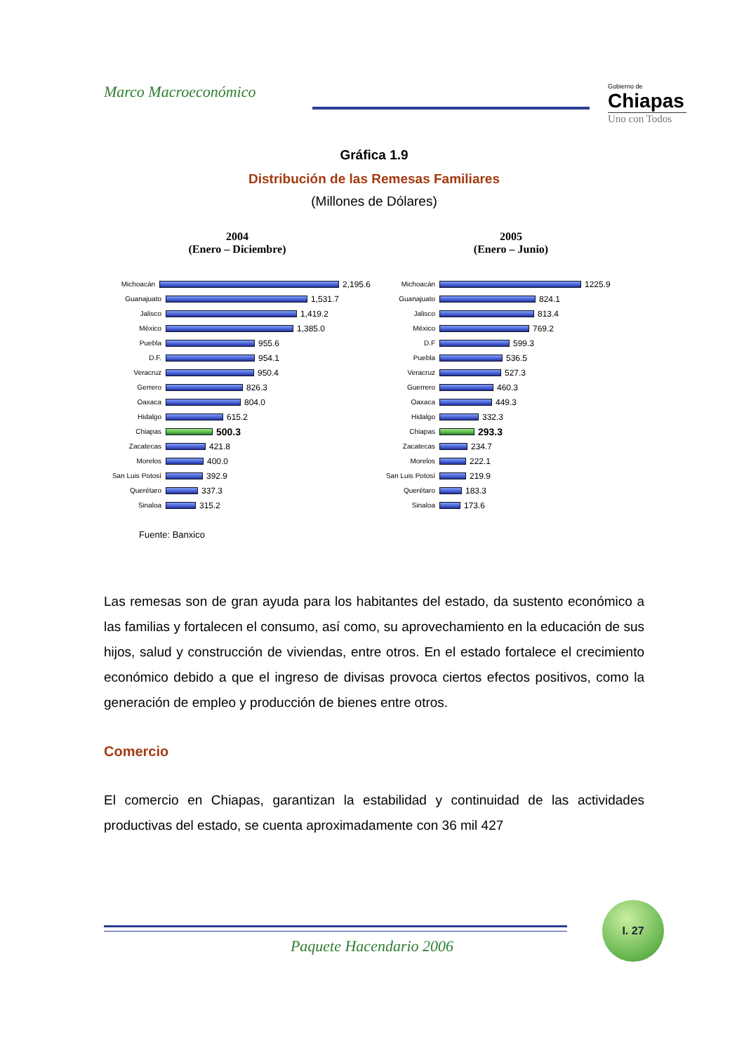Marco Macroeconómico
Gobierno de
Chiapas
Uno con Todos
Gráfica 1.9
Distribución de las Remesas Familiares
(Millones de Dólares)
2004
(Enero – Diciembre)
Michoacán
2,195.6
Guanajuato
1,531.7
Jalisco
1,419.2
México
1,385.0
Puebla
955.6
D.F.
954.1
Veracruz
950.4
Gerrero
826.3
Oaxaca
804.0
Hidalgo
615.2
Chiapas
500.3
Zacatecas
421.8
Morelos
400.0
San Luis Potosí
392.9
Querétaro
337.3
Sinaloa
315.2
Fuente: Banxico
2005
(Enero – Junio)
Michoacán
1225.9
Guanajuato
824.1
Jalisco
813.4
México
769.2
D.F
599.3
Puebla
536.5
Veracruz
527.3
Guerrero
460.3
Oaxaca
449.3
Hidalgo
332.3
Chiapas
293.3
Zacatecas
234.7
Morelos
222.1
San Luis Potosí
219.9
Querétaro
183.3
Sinaloa
173.6
Las remesas son de gran ayuda para los habitantes del estado, da sustento económico a las familias y fortalecen el consumo, así como, su aprovechamiento en la educación de sus hijos, salud y construcción de viviendas, entre otros. En el estado fortalece el crecimiento económico debido a que el ingreso de divisas provoca ciertos efectos positivos, como la generación de empleo y producción de bienes entre otros.
Comercio
El comercio en Chiapas, garantizan la estabilidad y continuidad de las actividades productivas del estado, se cuenta aproximadamente con 36 mil 427
I. 27
Paquete Hacendario 2006